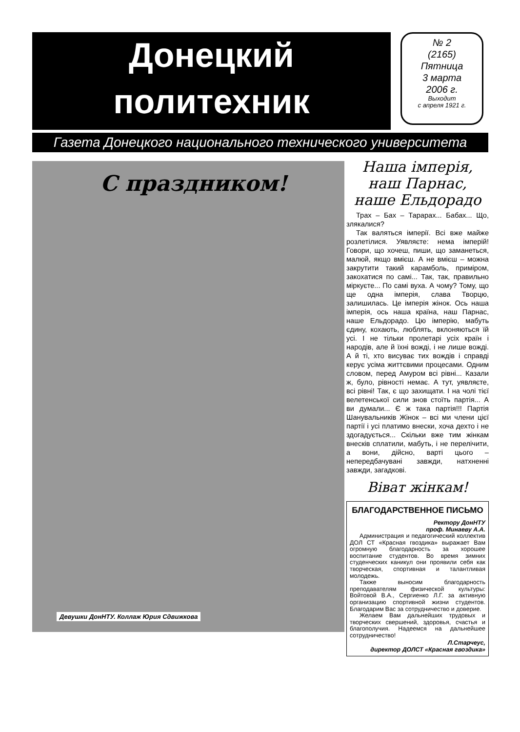Донецкий
политехник
№ 2
(2165)
Пятница
3 марта
2006 г. Выходит
с апреля 1921 г.
Газета Донецкого национального технического университета
С праздником!
Девушки ДонНТУ. Коллаж Юрия Сдвижкова
Наша імперія, наш Парнас, наше Ельдорадо
Трах – Бах – Тарарах... Бабах... Що, злякалися?
Так валяться імперії. Всі вже майже розлетілися. Уявляєте: нема імперій! Говори, що хочеш, пиши, що заманеться, малюй, якщо вмієш. А не вмієш – можна закрутити такий карамболь, приміром, закохатися по самі... Так, так, правильно міркуєте... По самі вуха. А чому? Тому, що ще одна імперія, слава Творцю, залишилась. Це імперія жінок. Ось наша імперія, ось наша країна, наш Парнас, наше Ельдорадо. Цю імперію, мабуть єдину, кохають, люблять, вклоняються їй усі. І не тільки пролетарі усіх країн і народів, але й їхні вожді, і не лише вожді. А й ті, хто висуває тих вождів і справді керує усіма життєвими процесами. Одним словом, перед Амуром всі рівні... Казали ж, було, рівності немає. А тут, уявляєте, всі рівні! Так, є що захищати. І на чолі тієї велетенської сили знов стоїть партія... А ви думали... Є ж така партія!!! Партія Шанувальників Жінок – всі ми члени цієї партії і усі платимо внески, хоча дехто і не здогадується... Скільки вже тим жінкам внесків сплатили, мабуть, і не перелічити, а вони, дійсно, варті цього – непередбачувані завжди, натхненні завжди, загадкові.
Віват жінкам!
БЛАГОДАРСТВЕННОЕ ПИСЬМО
Ректору ДонНТУ
проф. Минаеву А.А.
Администрация и педагогический коллектив ДОЛ СТ «Красная гвоздика» выражает Вам огромную благодарность за хорошее воспитание студентов. Во время зимних студенческих каникул они проявили себя как творческая, спортивная и талантливая молодежь.
Также выносим благодарность преподавателям физической культуры: Войтовой В.А., Сергиенко Л.Г. за активную организацию спортивной жизни студентов. Благодарим Вас за сотрудничество и доверие.
Желаем Вам дальнейших трудовых и творческих свершений, здоровья, счастья и благополучия. Надеемся на дальнейшее сотрудничество!
Л.Старчеус,
директор ДОЛСТ «Красная гвоздика»